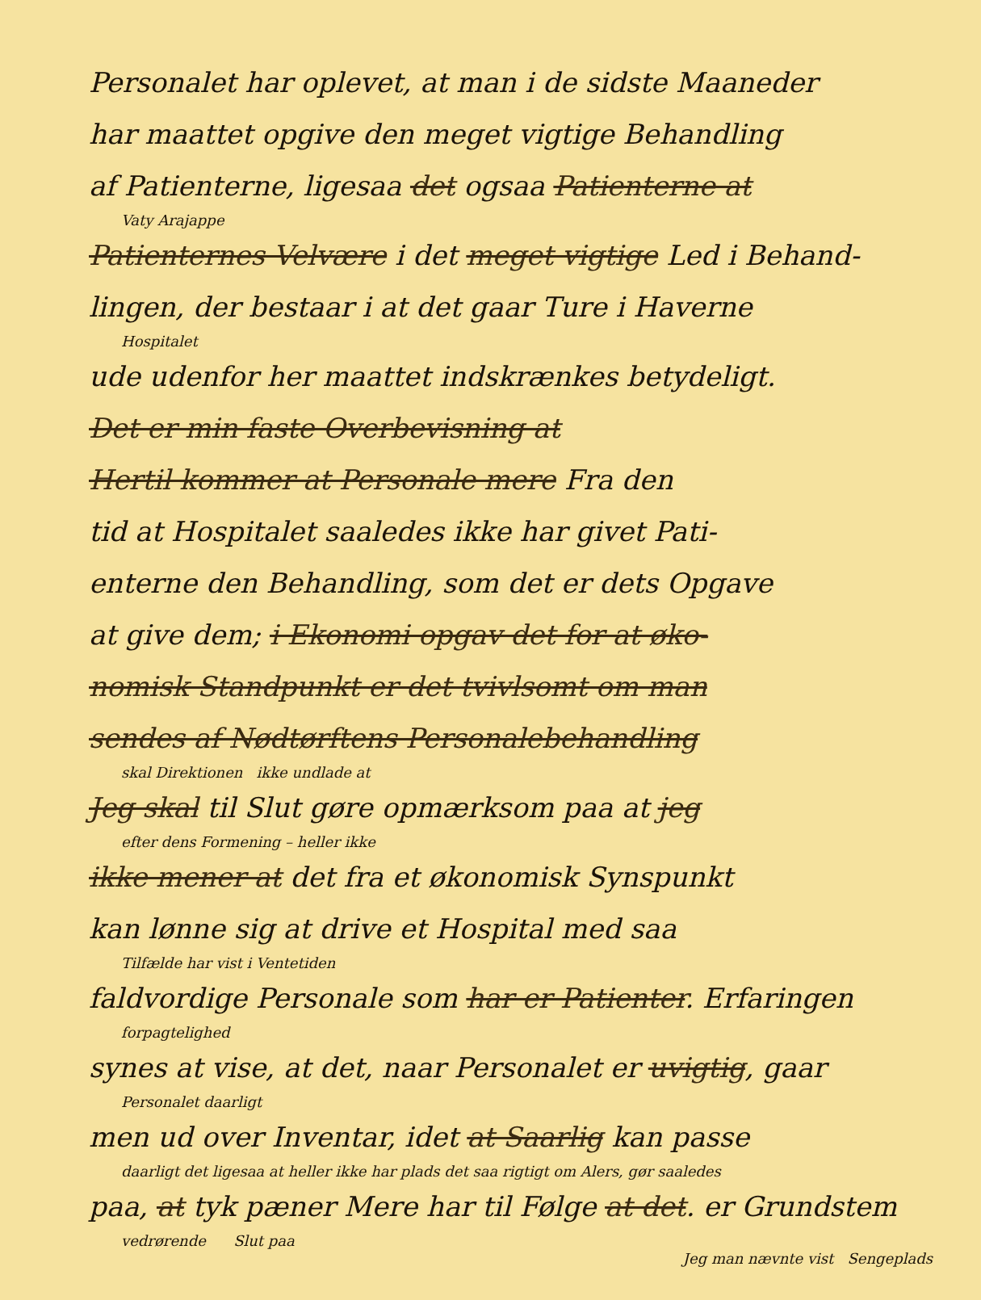Personalet har oplevet, at man i de sidste Maaneder
har maattet opgive den meget vigtige Behandling
af Patienterne, ligesaa det ogsaa Patienterne at
Vaty Arajappe
Patienternes Velvære i det meget vigtige Led i Behand-
lingen, der bestaar i at det gaar Ture i Haverne
Hospitalet
ude udenfor her maattet indskrænkes betydeligt.
Det er min faste Overbevisning at
Hertil kommer at Personale mere Fra den
tid at Hospitalet saaledes ikke har givet Pati-
enterne den Behandling, som det er dets Opgave
at give dem; i Ekonomi opgav det for at øko-
nomisk Standpunkt er det tvivlsomt om man
sendes af Nødtørftens Personalebehandling
skal Direktionen ikke undlade at
Jeg skal til Slut gøre opmærksom paa at jeg
efter dens Formening – heller ikke
ikke mener at det fra et økonomisk Synspunkt
kan lønne sig at drive et Hospital med saa
Tilfælde har vist i Ventetiden
faldvordige Personale som har er Patienter. Erfaringen
forpagtelighed
synes at vise, at det, naar Personalet er uvigtig, gaar
Personalet daarligt
men ud over Inventar, idet at Saarlig kan passe
daarligt det ligesaa at heller ikke har plads det saa rigtigt om Alers, gør saaledes
paa, at tyk pæner Mere har til Følge at det. er Grundstem
vedrørende Slut paa
Jeg man nævnte vist Sengeplads